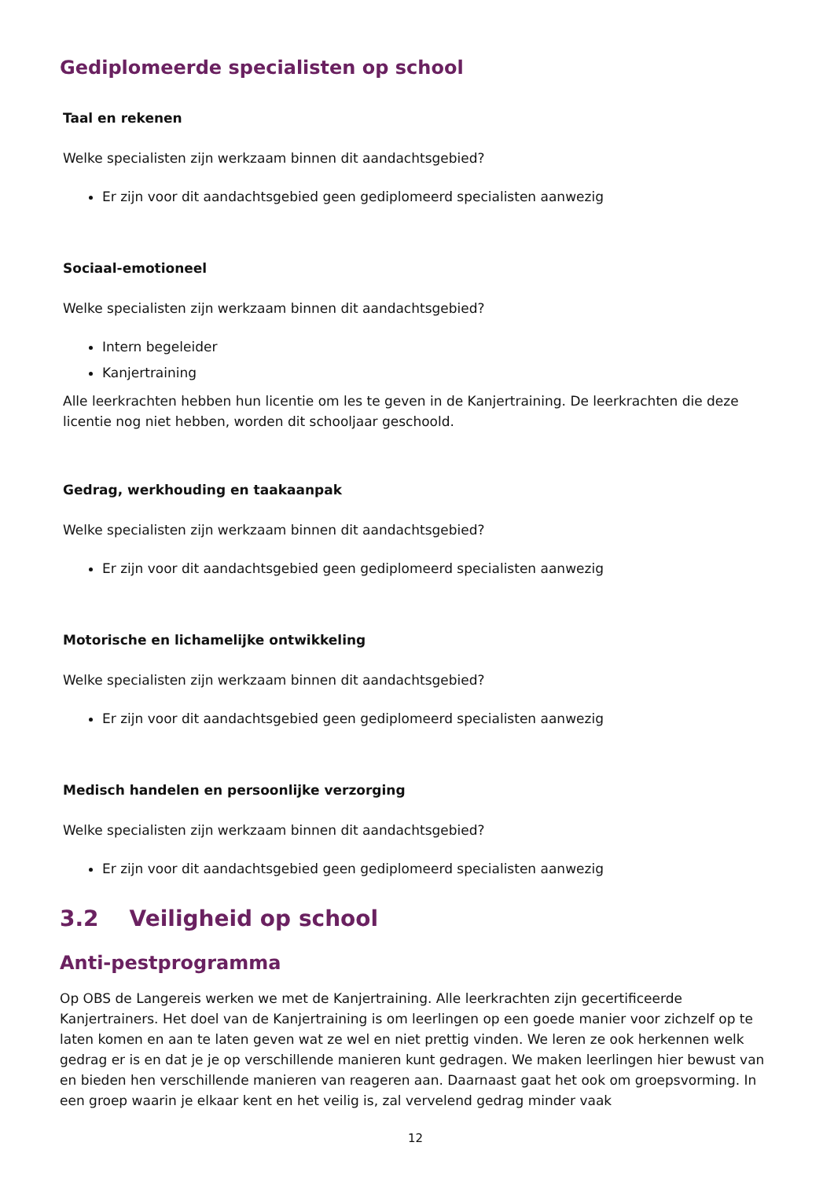Gediplomeerde specialisten op school
Taal en rekenen
Welke specialisten zijn werkzaam binnen dit aandachtsgebied?
Er zijn voor dit aandachtsgebied geen gediplomeerd specialisten aanwezig
Sociaal-emotioneel
Welke specialisten zijn werkzaam binnen dit aandachtsgebied?
Intern begeleider
Kanjertraining
Alle leerkrachten hebben hun licentie om les te geven in de Kanjertraining. De leerkrachten die deze licentie nog niet hebben, worden dit schooljaar geschoold.
Gedrag, werkhouding en taakaanpak
Welke specialisten zijn werkzaam binnen dit aandachtsgebied?
Er zijn voor dit aandachtsgebied geen gediplomeerd specialisten aanwezig
Motorische en lichamelijke ontwikkeling
Welke specialisten zijn werkzaam binnen dit aandachtsgebied?
Er zijn voor dit aandachtsgebied geen gediplomeerd specialisten aanwezig
Medisch handelen en persoonlijke verzorging
Welke specialisten zijn werkzaam binnen dit aandachtsgebied?
Er zijn voor dit aandachtsgebied geen gediplomeerd specialisten aanwezig
3.2 Veiligheid op school
Anti-pestprogramma
Op OBS de Langereis werken we met de Kanjertraining. Alle leerkrachten zijn gecertificeerde Kanjertrainers. Het doel van de Kanjertraining is om leerlingen op een goede manier voor zichzelf op te laten komen en aan te laten geven wat ze wel en niet prettig vinden. We leren ze ook herkennen welk gedrag er is en dat je je op verschillende manieren kunt gedragen. We maken leerlingen hier bewust van en bieden hen verschillende manieren van reageren aan. Daarnaast gaat het ook om groepsvorming. In een groep waarin je elkaar kent en het veilig is, zal vervelend gedrag minder vaak
12